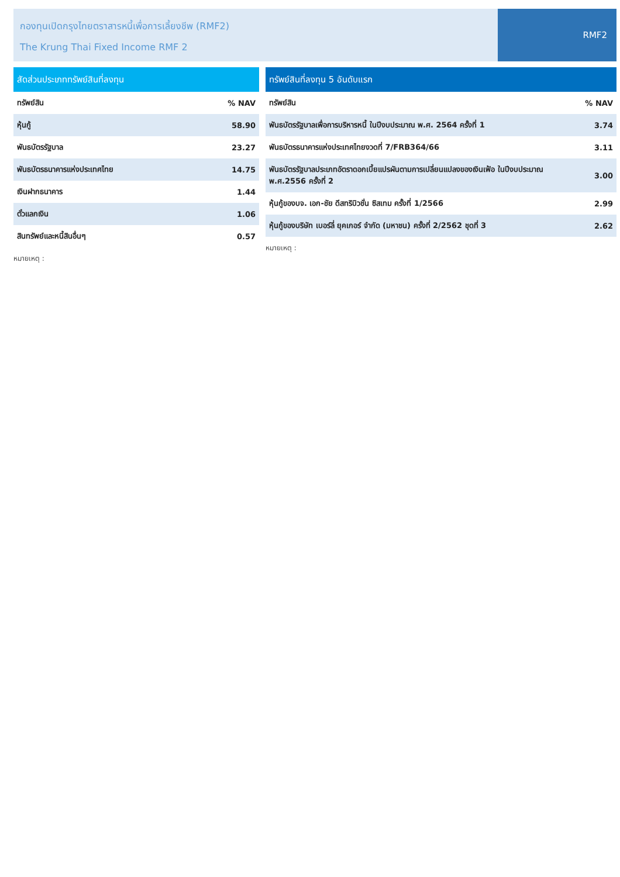กองทุนเปิดกรุงไทยตราสารหนี้เพื่อการเลี้ยงชีพ (RMF2)
The Krung Thai Fixed Income RMF 2
RMF2
สัดส่วนประเภททรัพย์สินที่ลงทุน
| ทรัพย์สิน | % NAV |
| --- | --- |
| หุ้นกู้ | 58.90 |
| พันธบัตรรัฐบาล | 23.27 |
| พันธบัตรธนาคารแห่งประเทศไทย | 14.75 |
| เงินฝากธนาคาร | 1.44 |
| ตั๋วแลกเงิน | 1.06 |
| สินทรัพย์และหนี้สินอื่นๆ | 0.57 |
หมายเหตุ :
ทรัพย์สินที่ลงทุน 5 อันดับแรก
| ทรัพย์สิน | % NAV |
| --- | --- |
| พันธบัตรรัฐบาลเพื่อการบริหารหนี้ ในปีงบประมาณ พ.ศ. 2564 ครั้งที่ 1 | 3.74 |
| พันธบัตรธนาคารแห่งประเทศไทยงวดที่ 7/FRB364/66 | 3.11 |
| พันธบัตรรัฐบาลประเภทอัตราดอกเบี้ยแปรผันตามการเปลี่ยนแปลงของเงินเฟ้อ ในปีงบประมาณ พ.ศ.2556 ครั้งที่ 2 | 3.00 |
| หุ้นกู้ของบจ. เอก-ชัย ดีสทริบิวชั่น ซิสเทม ครั้งที่ 1/2566 | 2.99 |
| หุ้นกู้ของบริษัท เบอร์ลี่ ยุคเกอร์ จำกัด (มหาชน) ครั้งที่ 2/2562 ชุดที่ 3 | 2.62 |
หมายเหตุ :